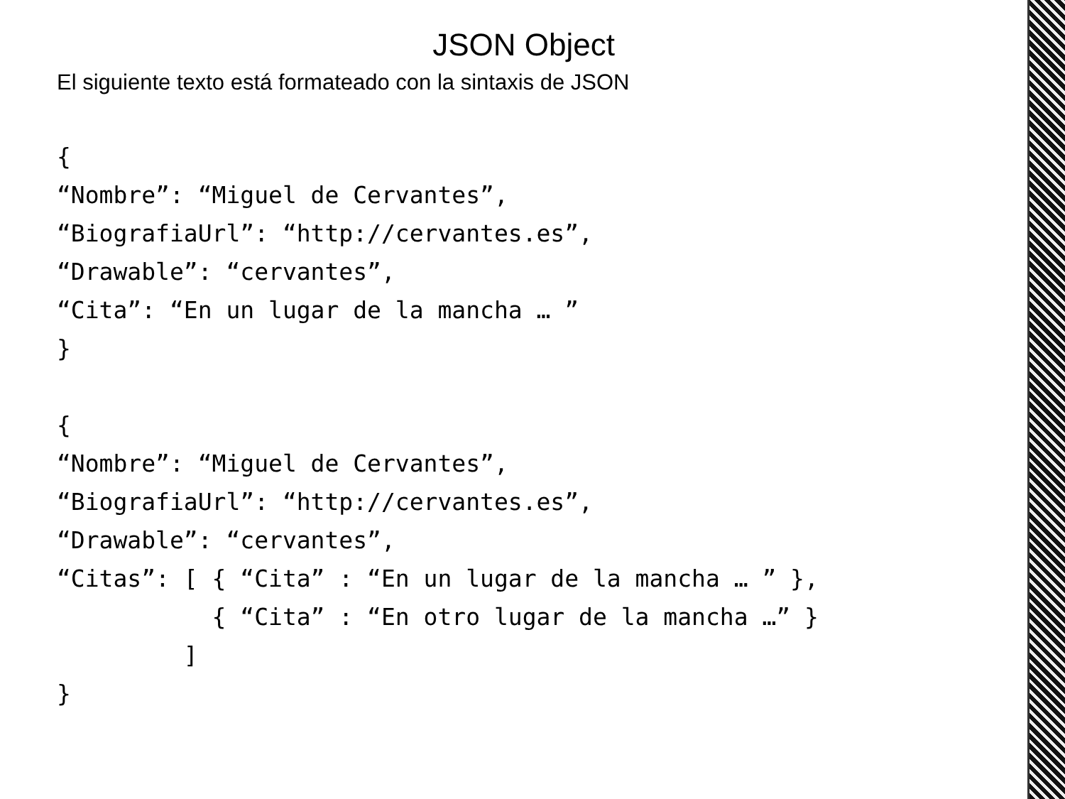JSON Object
El siguiente texto está formateado con la sintaxis de JSON
{
“Nombre”: “Miguel de Cervantes”,
“BiografiaUrl”: “http://cervantes.es”,
“Drawable”: “cervantes”,
“Cita”: “En un lugar de la mancha … ”
}

{
“Nombre”: “Miguel de Cervantes”,
“BiografiaUrl”: “http://cervantes.es”,
“Drawable”: “cervantes”,
“Citas”: [ { “Cita” : “En un lugar de la mancha … ” },
           { “Cita” : “En otro lugar de la mancha …” }
         ]
}